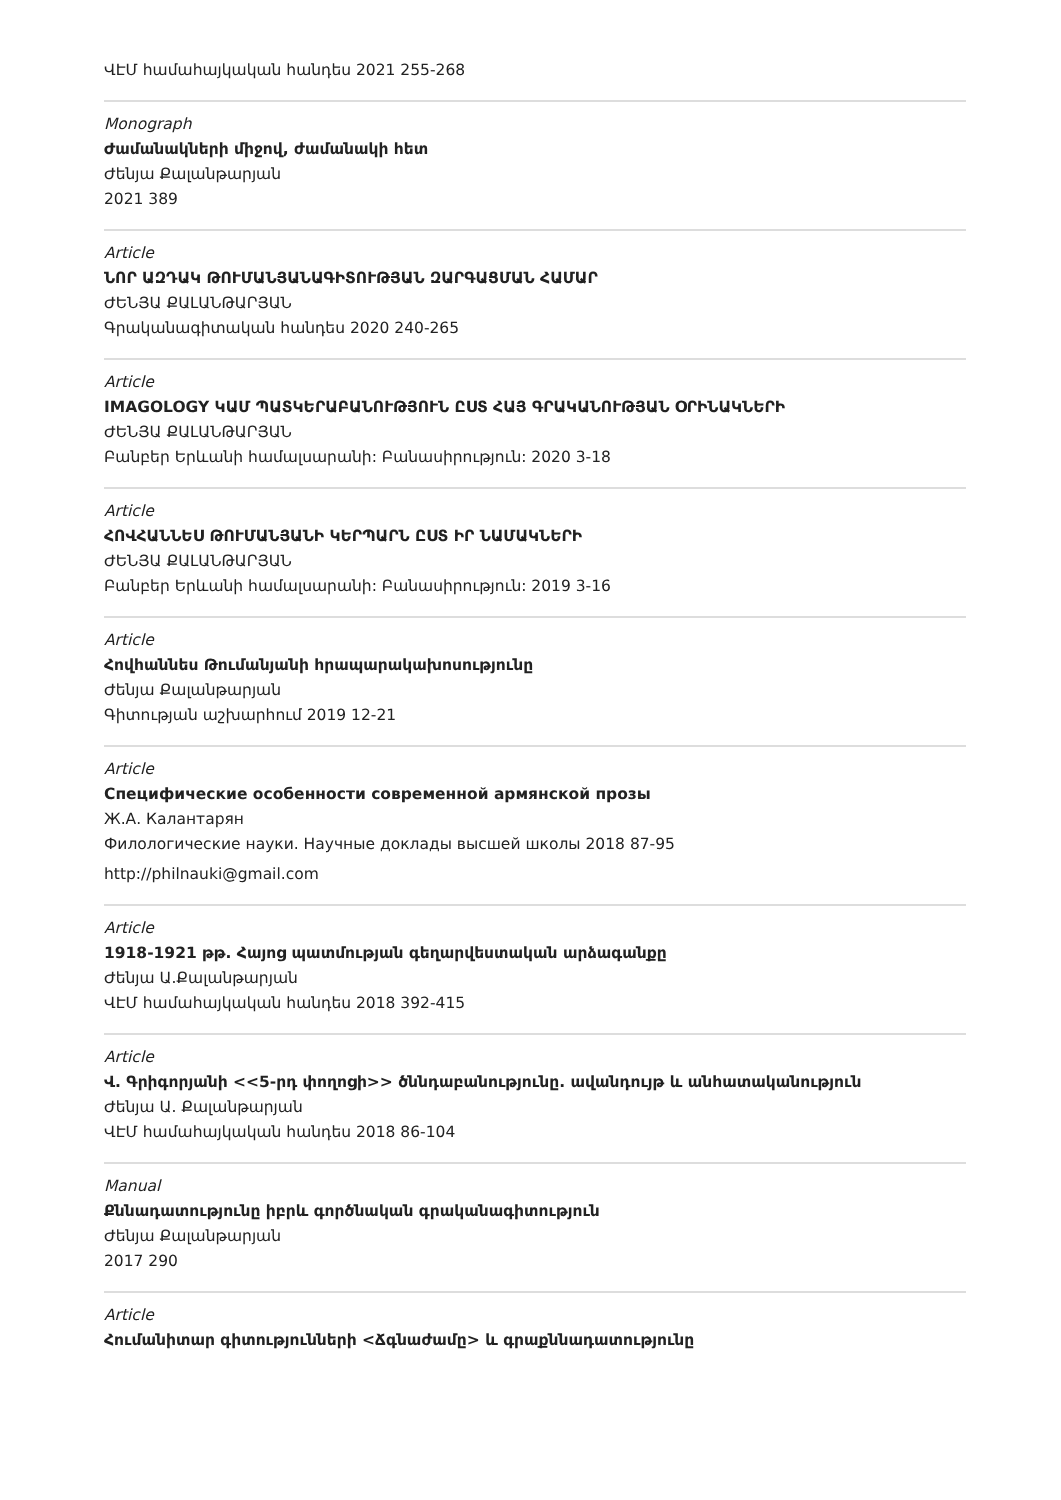ՎԷՄ համահայկական հանդես 2021 255-268
Monograph
Ժամանակների միջով, ժամանակի հետ
Ժենյա Քալանթարյան
2021 389
Article
ՆՈՐ ԱԶԴԱԿ ԹՈՒՄԱՆՅԱՆԱԳԻՏՈՒԹՅԱՆ ԶԱՐԳԱՑՄԱՆ ՀԱՄԱՐ
ԺԵՆՅԱ ՔԱԼԱՆԹԱՐՅԱՆ
Գրականագիտական հանդես 2020 240-265
Article
IMAGOLOGY ԿԱՄ ՊԱՏԿԵՐԱԲԱՆՈՒԹՅՈՒՆ ԸՍՏ ՀԱՅ ԳՐԱԿԱՆՈՒԹՅԱՆ ՕՐԻՆԱԿՆԵՐԻ
ԺԵՆՅԱ ՔԱԼԱՆԹԱՐՅԱՆ
Բանբեր Երևանի համալսարանի: Բանասիրություն: 2020 3-18
Article
ՀՈՎՀԱՆՆԵՍ ԹՈՒՄԱՆՅԱՆԻ ԿԵՐՊԱՐՆ ԸՍՏ ԻՐ ՆԱՄԱԿՆԵՐԻ
ԺԵՆՅԱ ՔԱԼԱՆԹԱՐՅԱՆ
Բանբեր Երևանի համալսարանի: Բանասիրություն: 2019 3-16
Article
Հովհաննես Թումանյանի հրապարակախոսությունը
Ժենյա Քալանթարյան
Գիտության աշխարհում 2019 12-21
Article
Специфические особенности современной армянской прозы
Ж.А. Калантарян
Филологические науки. Научные доклады высшей школы 2018 87-95
http://philnauki@gmail.com
Article
1918-1921 թթ. Հայոց պատմության գեղարվեստական արձագանքը
Ժենյա Ա.Քալանթարյան
ՎԷՄ համահայկական հանդես 2018 392-415
Article
Վ. Գրիգորյանի <<5-րդ փողոցի>> ծննդաբանությունը. ավանդույթ և անհատականություն
Ժենյա Ա. Քալանթարյան
ՎԷՄ համահայկական հանդես 2018 86-104
Manual
Քննադատությունը իբրև գործնական գրականագիտություն
Ժենյա Քալանթարյան
2017 290
Article
Հումանիտար գիտությունների <Ճգնաժամը> և գրաքննադատությունը